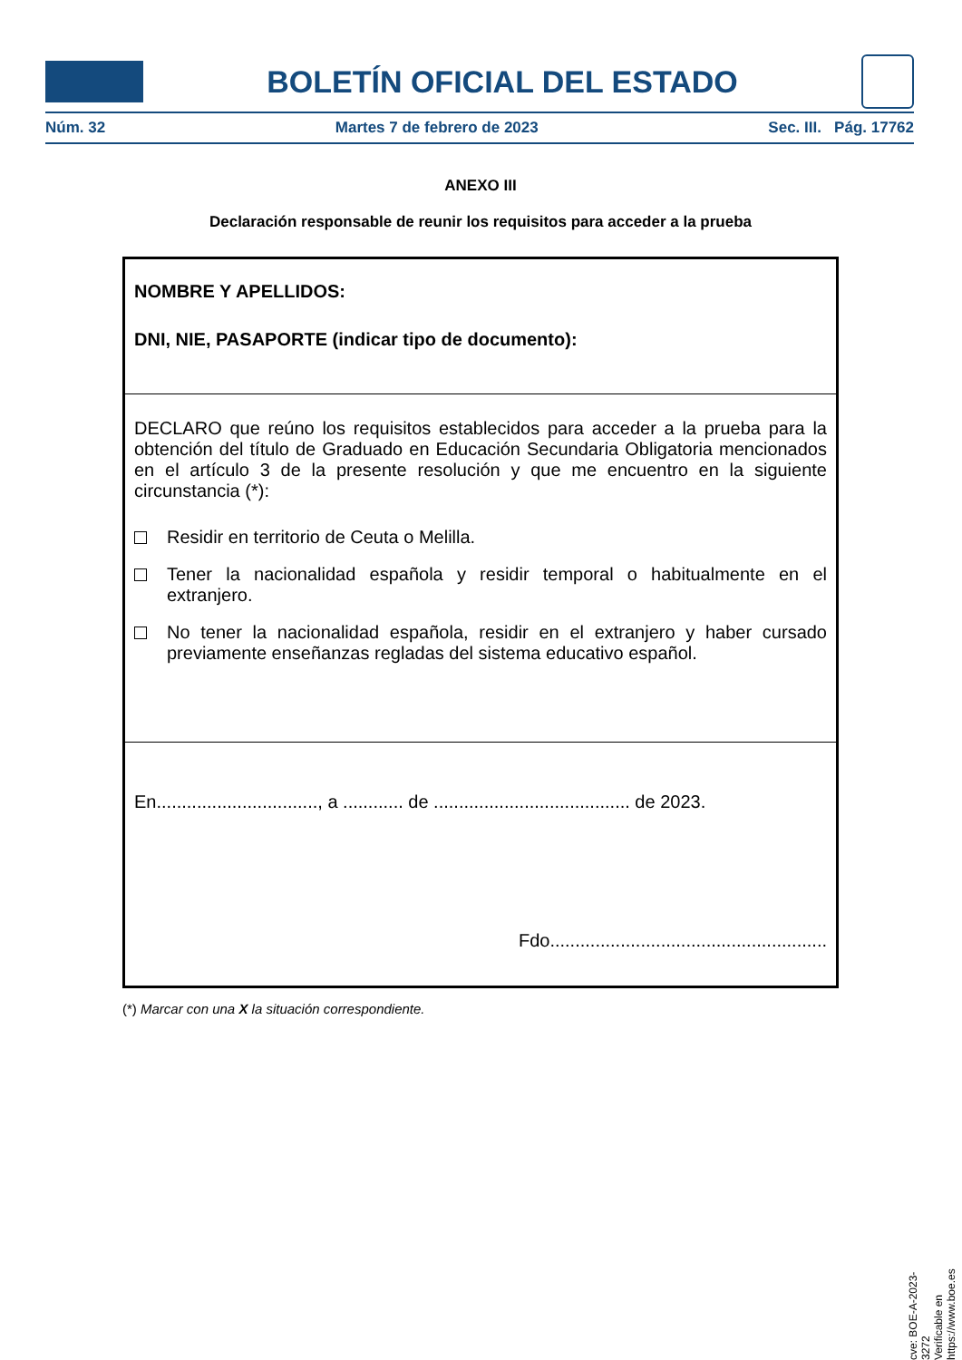BOLETÍN OFICIAL DEL ESTADO
Núm. 32 Martes 7 de febrero de 2023 Sec. III. Pág. 17762
ANEXO III
Declaración responsable de reunir los requisitos para acceder a la prueba
NOMBRE Y APELLIDOS:
DNI, NIE, PASAPORTE (indicar tipo de documento):
DECLARO que reúno los requisitos establecidos para acceder a la prueba para la obtención del título de Graduado en Educación Secundaria Obligatoria mencionados en el artículo 3 de la presente resolución y que me encuentro en la siguiente circunstancia (*):
Residir en territorio de Ceuta o Melilla.
Tener la nacionalidad española y residir temporal o habitualmente en el extranjero.
No tener la nacionalidad española, residir en el extranjero y haber cursado previamente enseñanzas regladas del sistema educativo español.
En................................, a ............ de ....................................... de 2023.
Fdo.......................................................
(*) Marcar con una X la situación correspondiente.
cve: BOE-A-2023-3272
Verificable en https://www.boe.es